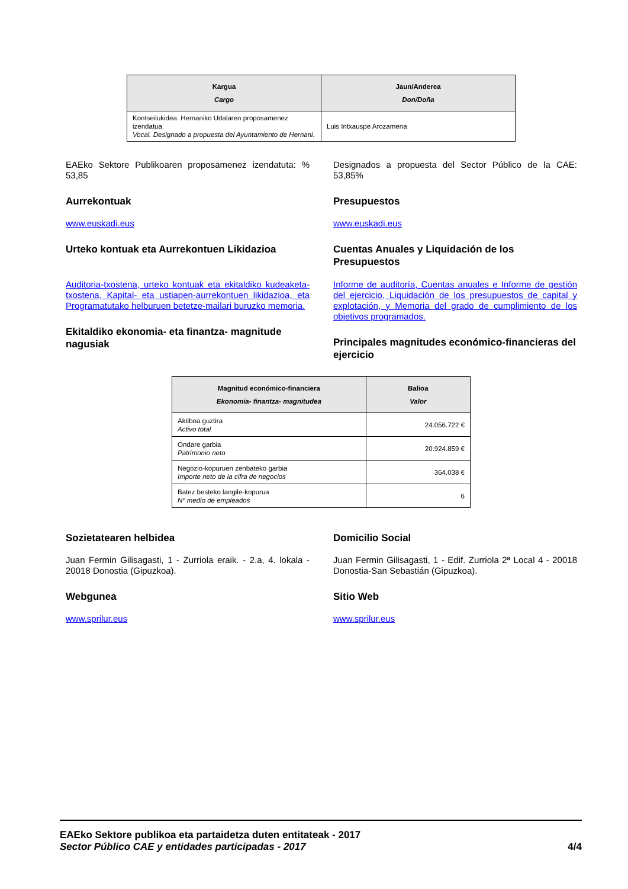| Kargua Cargo | Jaun/Anderea Don/Doña |
| --- | --- |
| Kontseilukidea. Hernaniko Udalaren proposamenez izendatua. Vocal. Designado a propuesta del Ayuntamiento de Hernani. | Luis Intxauspe Arozamena |
EAEko Sektore Publikoaren proposamenez izendatuta: % 53,85
Aurrekontuak
www.euskadi.eus
Urteko kontuak eta Aurrekontuen Likidazioa
Auditoria-txostena, urteko kontuak eta ekitaldiko kudeaketa-txostena, Kapital- eta ustiapen-aurrekontuen likidazioa, eta Programatutako helburuen betetze-mailari buruzko memoria.
Ekitaldiko ekonomia- eta finantza- magnitude nagusiak
Designados a propuesta del Sector Público de la CAE: 53,85%
Presupuestos
www.euskadi.eus
Cuentas Anuales y Liquidación de los Presupuestos
Informe de auditoría, Cuentas anuales e Informe de gestión del ejercicio, Liquidación de los presupuestos de capital y explotación, y Memoria del grado de cumplimiento de los objetivos programados.
Principales magnitudes económico-financieras del ejercicio
| Magnitud económico-financiera Ekonomia- finantza- magnitudea | Balioa Valor |
| --- | --- |
| Aktiboa guztira Activo total | 24.056.722 € |
| Ondare garbia Patrimonio neto | 20.924.859 € |
| Negozio-kopuruen zenbateko garbia Importe neto de la cifra de negocios | 364.038 € |
| Batez besteko langile-kopurua Nº medio de empleados | 6 |
Sozietatearen helbidea
Juan Fermin Gilisagasti, 1 - Zurriola eraik. - 2.a, 4. lokala - 20018 Donostia (Gipuzkoa).
Webgunea
www.sprilur.eus
Domicilio Social
Juan Fermin Gilisagasti, 1 - Edif. Zurriola 2ª Local 4 - 20018 Donostia-San Sebastián (Gipuzkoa).
Sitio Web
www.sprilur.eus
EAEko Sektore publikoa eta partaidetza duten entitateak - 2017
Sector Público CAE y entidades participadas - 2017 4/4